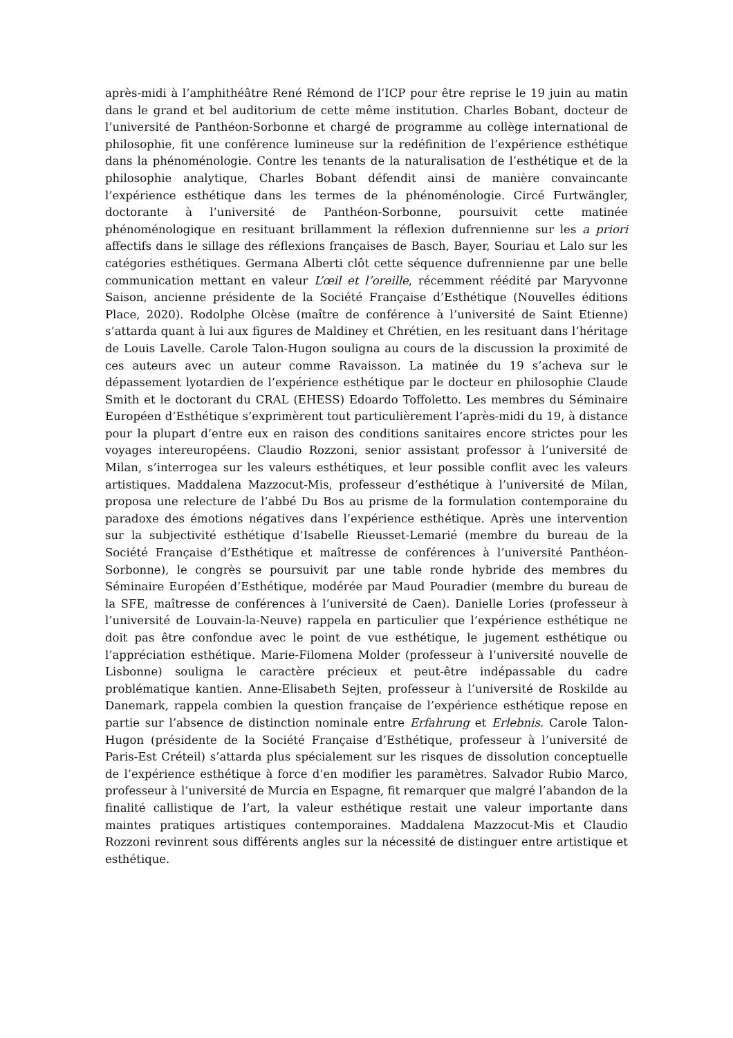après-midi à l’amphithéâtre René Rémond de l’ICP pour être reprise le 19 juin au matin dans le grand et bel auditorium de cette même institution. Charles Bobant, docteur de l’université de Panthéon-Sorbonne et chargé de programme au collège international de philosophie, fit une conférence lumineuse sur la redéfinition de l’expérience esthétique dans la phénoménologie. Contre les tenants de la naturalisation de l’esthétique et de la philosophie analytique, Charles Bobant défendit ainsi de manière convaincante l’expérience esthétique dans les termes de la phénoménologie. Circé Furtwängler, doctorante à l’université de Panthéon-Sorbonne, poursuivit cette matinée phénoménologique en resituant brillamment la réflexion dufrennienne sur les a priori affectifs dans le sillage des réflexions françaises de Basch, Bayer, Souriau et Lalo sur les catégories esthétiques. Germana Alberti clôt cette séquence dufrennienne par une belle communication mettant en valeur L’œil et l’oreille, récemment réédité par Maryvonne Saison, ancienne présidente de la Société Française d’Esthétique (Nouvelles éditions Place, 2020). Rodolphe Olcèse (maître de conférence à l’université de Saint Etienne) s’attarda quant à lui aux figures de Maldiney et Chrétien, en les resituant dans l’héritage de Louis Lavelle. Carole Talon-Hugon souligna au cours de la discussion la proximité de ces auteurs avec un auteur comme Ravaisson. La matinée du 19 s’acheva sur le dépassement lyotardien de l’expérience esthétique par le docteur en philosophie Claude Smith et le doctorant du CRAL (EHESS) Edoardo Toffoletto. Les membres du Séminaire Européen d’Esthétique s’exprimèrent tout particulièrement l’après-midi du 19, à distance pour la plupart d’entre eux en raison des conditions sanitaires encore strictes pour les voyages intereuropéens. Claudio Rozzoni, senior assistant professor à l’université de Milan, s’interrogea sur les valeurs esthétiques, et leur possible conflit avec les valeurs artistiques. Maddalena Mazzocut-Mis, professeur d’esthétique à l’université de Milan, proposa une relecture de l’abbé Du Bos au prisme de la formulation contemporaine du paradoxe des émotions négatives dans l’expérience esthétique. Après une intervention sur la subjectivité esthétique d’Isabelle Rieusset-Lemarié (membre du bureau de la Société Française d’Esthétique et maîtresse de conférences à l’université Panthéon-Sorbonne), le congrès se poursuivit par une table ronde hybride des membres du Séminaire Européen d’Esthétique, modérée par Maud Pouradier (membre du bureau de la SFE, maîtresse de conférences à l’université de Caen). Danielle Lories (professeur à l’université de Louvain-la-Neuve) rappela en particulier que l’expérience esthétique ne doit pas être confondue avec le point de vue esthétique, le jugement esthétique ou l’appréciation esthétique. Marie-Filomena Molder (professeur à l’université nouvelle de Lisbonne) souligna le caractère précieux et peut-être indépassable du cadre problématique kantien. Anne-Elisabeth Sejten, professeur à l’université de Roskilde au Danemark, rappela combien la question française de l’expérience esthétique repose en partie sur l’absence de distinction nominale entre Erfahrung et Erlebnis. Carole Talon-Hugon (présidente de la Société Française d’Esthétique, professeur à l’université de Paris-Est Créteil) s’attarda plus spécialement sur les risques de dissolution conceptuelle de l’expérience esthétique à force d’en modifier les paramètres. Salvador Rubio Marco, professeur à l’université de Murcia en Espagne, fit remarquer que malgré l’abandon de la finalité callistique de l’art, la valeur esthétique restait une valeur importante dans maintes pratiques artistiques contemporaines. Maddalena Mazzocut-Mis et Claudio Rozzoni revinrent sous différents angles sur la nécessité de distinguer entre artistique et esthétique.